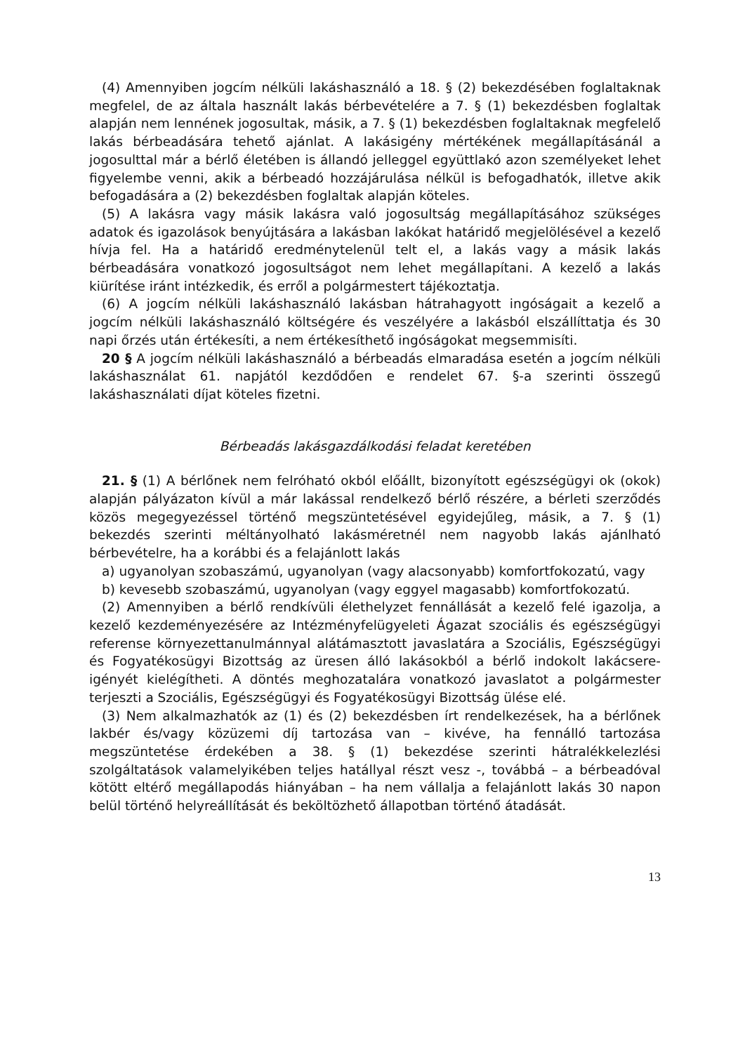(4) Amennyiben jogcím nélküli lakáshasználó a 18. § (2) bekezdésében foglaltaknak megfelel, de az általa használt lakás bérbevételére a 7. § (1) bekezdésben foglaltak alapján nem lennének jogosultak, másik, a 7. § (1) bekezdésben foglaltaknak megfelelő lakás bérbeadására tehető ajánlat. A lakásigény mértékének megállapításánál a jogosulttal már a bérlő életében is állandó jelleggel együttlakó azon személyeket lehet figyelembe venni, akik a bérbeadó hozzájárulása nélkül is befogadhatók, illetve akik befogadására a (2) bekezdésben foglaltak alapján köteles.
(5) A lakásra vagy másik lakásra való jogosultság megállapításához szükséges adatok és igazolások benyújtására a lakásban lakókat határidő megjelölésével a kezelő hívja fel. Ha a határidő eredménytelenül telt el, a lakás vagy a másik lakás bérbeadására vonatkozó jogosultságot nem lehet megállapítani. A kezelő a lakás kiürítése iránt intézkedik, és erről a polgármestert tájékoztatja.
(6) A jogcím nélküli lakáshasználó lakásban hátrahagyott ingóságait a kezelő a jogcím nélküli lakáshasználó költségére és veszélyére a lakásból elszállíttatja és 30 napi őrzés után értékesíti, a nem értékesíthető ingóságokat megsemmisíti.
20 § A jogcím nélküli lakáshasználó a bérbeadás elmaradása esetén a jogcím nélküli lakáshasználat 61. napjától kezdődően e rendelet 67. §-a szerinti összegű lakáshasználati díjat köteles fizetni.
Bérbeadás lakásgazdálkodási feladat keretében
21. § (1) A bérlőnek nem felróható okból előállt, bizonyított egészségügyi ok (okok) alapján pályázaton kívül a már lakással rendelkező bérlő részére, a bérleti szerződés közös megegyezéssel történő megszüntetésével egyidejűleg, másik, a 7. § (1) bekezdés szerinti méltányolható lakásméretnél nem nagyobb lakás ajánlható bérbevételre, ha a korábbi és a felajánlott lakás
a) ugyanolyan szobaszámú, ugyanolyan (vagy alacsonyabb) komfortfokozatú, vagy
b) kevesebb szobaszámú, ugyanolyan (vagy eggyel magasabb) komfortfokozatú.
(2) Amennyiben a bérlő rendkívüli élethelyzet fennállását a kezelő felé igazolja, a kezelő kezdeményezésére az Intézményfelügyeleti Ágazat szociális és egészségügyi referense környezettanulmánnyal alátámasztott javaslatára a Szociális, Egészségügyi és Fogyatékosügyi Bizottság az üresen álló lakásokból a bérlő indokolt lakácsere-igényét kielégítheti. A döntés meghozatalára vonatkozó javaslatot a polgármester terjeszti a Szociális, Egészségügyi és Fogyatékosügyi Bizottság ülése elé.
(3) Nem alkalmazhatók az (1) és (2) bekezdésben írt rendelkezések, ha a bérlőnek lakbér és/vagy közüzemi díj tartozása van – kivéve, ha fennálló tartozása megszüntetése érdekében a 38. § (1) bekezdése szerinti hátralékkelezlési szolgáltatások valamelyikében teljes hatállyal részt vesz -, továbbá – a bérbeadóval kötött eltérő megállapodás hiányában – ha nem vállalja a felajánlott lakás 30 napon belül történő helyreállítását és beköltözhető állapotban történő átadását.
13